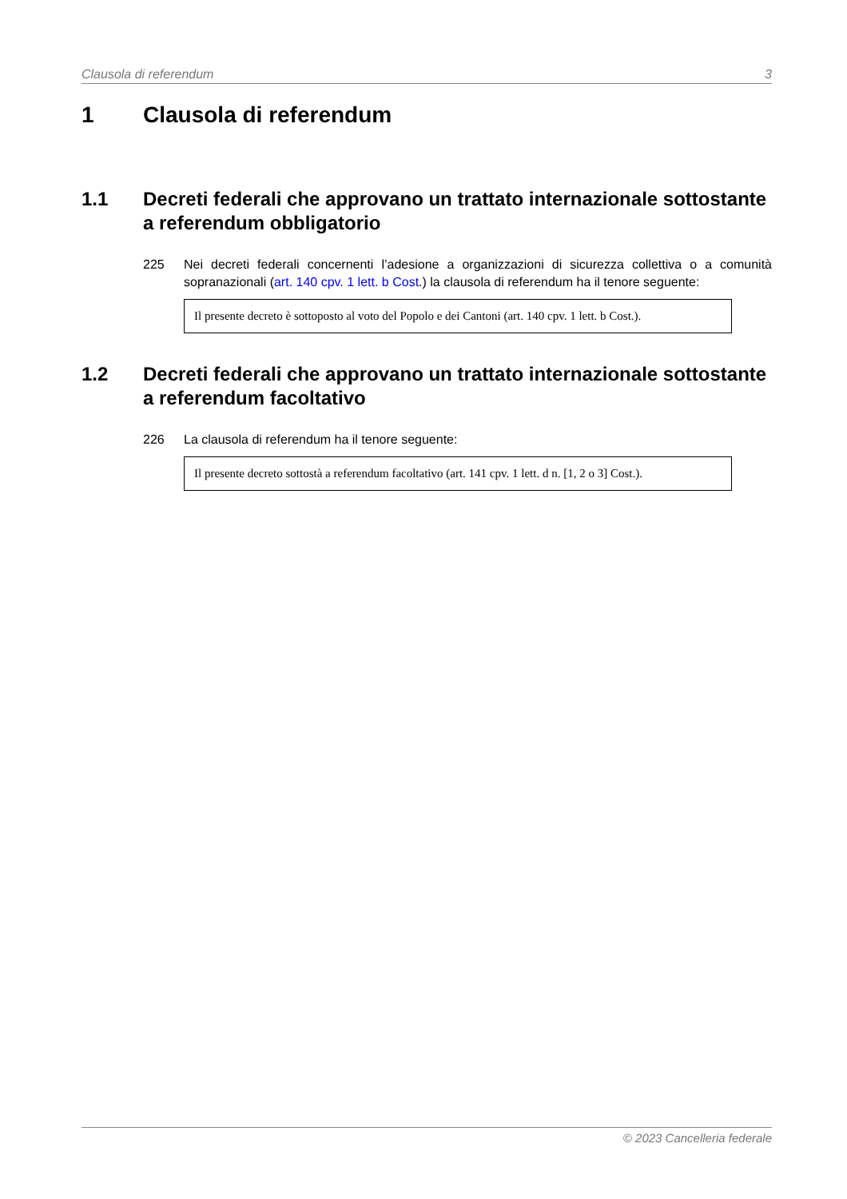Clausola di referendum 3
1 Clausola di referendum
1.1 Decreti federali che approvano un trattato internazionale sottostante a referendum obbligatorio
225 Nei decreti federali concernenti l’adesione a organizzazioni di sicurezza collettiva o a comunità sopranazionali (art. 140 cpv. 1 lett. b Cost.) la clausola di referendum ha il tenore seguente:
Il presente decreto è sottoposto al voto del Popolo e dei Cantoni (art. 140 cpv. 1 lett. b Cost.).
1.2 Decreti federali che approvano un trattato internazionale sottostante a referendum facoltativo
226 La clausola di referendum ha il tenore seguente:
Il presente decreto sottostà a referendum facoltativo (art. 141 cpv. 1 lett. d n. [1, 2 o 3] Cost.).
© 2023 Cancelleria federale